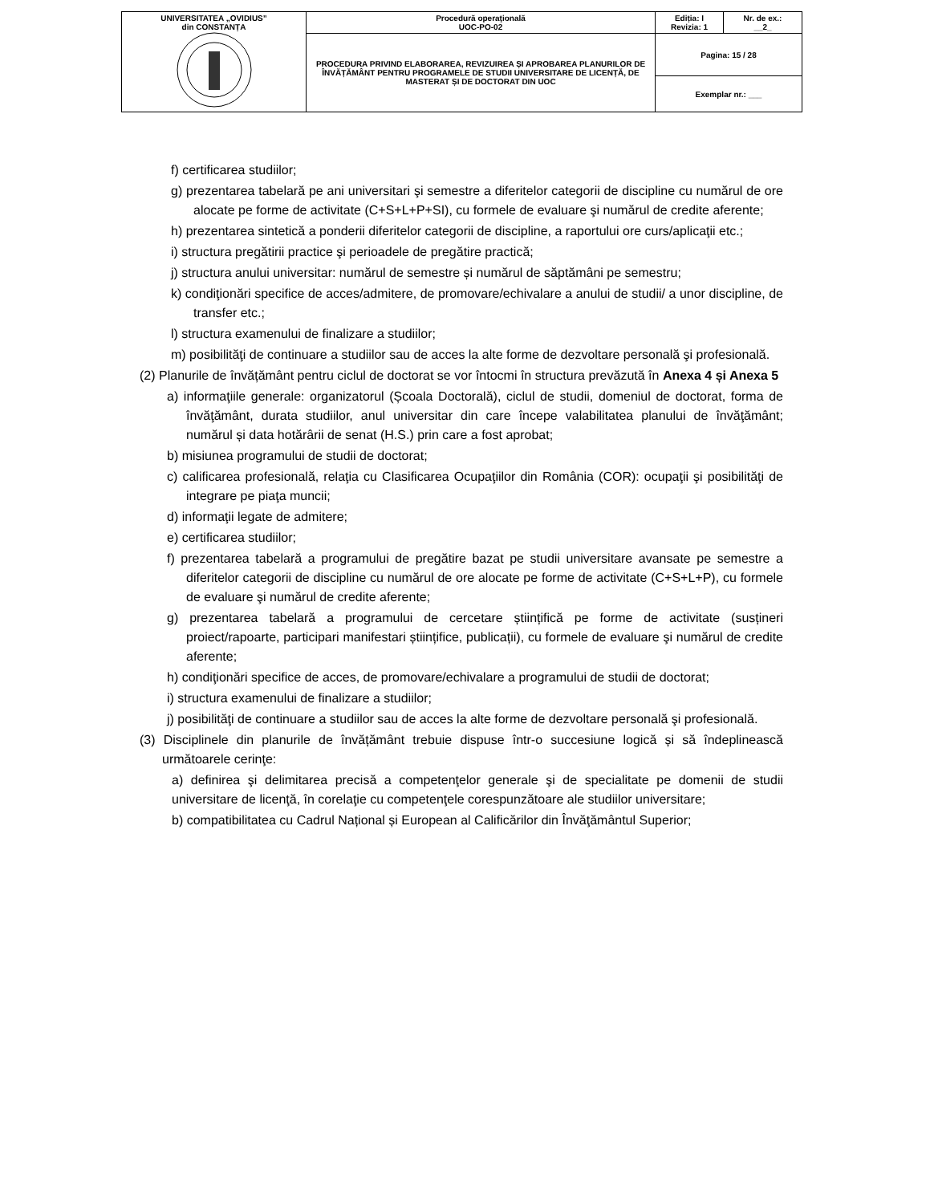| UNIVERSITATEA „OVIDIUS” din CONSTANȚA | Procedură operaţională UOC-PO-02 | Ediția: I Revizia: 1 | Nr. de ex.: __2_ |
| | PROCEDURA PRIVIND ELABORAREA, REVIZUIREA ȘI APROBAREA PLANURILOR DE ÎNVĂȚĂMÂNT PENTRU PROGRAMELE DE STUDII UNIVERSITARE DE LICENȚĂ, DE MASTERAT ȘI DE DOCTORAT DIN UOC | Pagina: 15 / 28 | |
| | | Exemplar nr.: ___ | |
f) certificarea studiilor;
g) prezentarea tabelară pe ani universitari şi semestre a diferitelor categorii de discipline cu numărul de ore alocate pe forme de activitate (C+S+L+P+SI), cu formele de evaluare şi numărul de credite aferente;
h) prezentarea sintetică a ponderii diferitelor categorii de discipline, a raportului ore curs/aplicaţii etc.;
i) structura pregătirii practice şi perioadele de pregătire practică;
j) structura anului universitar: numărul de semestre și numărul de săptămâni pe semestru;
k) condiţionări specifice de acces/admitere, de promovare/echivalare a anului de studii/ a unor discipline, de transfer etc.;
l) structura examenului de finalizare a studiilor;
m) posibilităţi de continuare a studiilor sau de acces la alte forme de dezvoltare personală şi profesională.
(2) Planurile de învățământ pentru ciclul de doctorat se vor întocmi în structura prevăzută în Anexa 4 și Anexa 5
a) informaţiile generale: organizatorul (Școala Doctorală), ciclul de studii, domeniul de doctorat, forma de învăţământ, durata studiilor, anul universitar din care începe valabilitatea planului de învăţământ; numărul și data hotărârii de senat (H.S.) prin care a fost aprobat;
b) misiunea programului de studii de doctorat;
c) calificarea profesională, relaţia cu Clasificarea Ocupaţiilor din România (COR): ocupaţii şi posibilităţi de integrare pe piaţa muncii;
d) informaţii legate de admitere;
e) certificarea studiilor;
f) prezentarea tabelară a programului de pregătire bazat pe studii universitare avansate pe semestre a diferitelor categorii de discipline cu numărul de ore alocate pe forme de activitate (C+S+L+P), cu formele de evaluare şi numărul de credite aferente;
g) prezentarea tabelară a programului de cercetare științifică pe forme de activitate (susțineri proiect/rapoarte, participari manifestari științifice, publicații), cu formele de evaluare şi numărul de credite aferente;
h) condiţionări specifice de acces, de promovare/echivalare a programului de studii de doctorat;
i) structura examenului de finalizare a studiilor;
j) posibilităţi de continuare a studiilor sau de acces la alte forme de dezvoltare personală şi profesională.
(3) Disciplinele din planurile de învățământ trebuie dispuse într-o succesiune logică și să îndeplinească următoarele cerinţe:
a) definirea şi delimitarea precisă a competenţelor generale şi de specialitate pe domenii de studii universitare de licenţă, în corelaţie cu competenţele corespunzătoare ale studiilor universitare;
b) compatibilitatea cu Cadrul Național și European al Calificărilor din Învăţământul Superior;